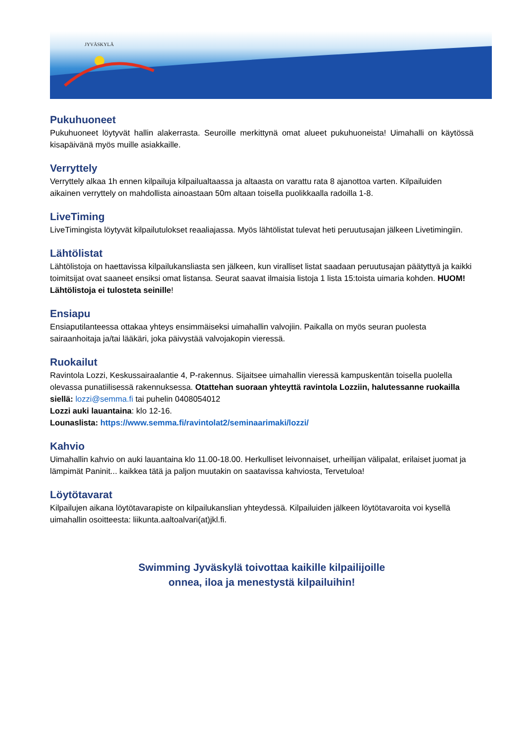JYVÄSKYLÄ
Pukuhuoneet
Pukuhuoneet löytyvät hallin alakerrasta. Seuroille merkittynä omat alueet pukuhuoneista! Uimahalli on käytössä kisapäivänä myös muille asiakkaille.
Verryttely
Verryttely alkaa 1h ennen kilpailuja kilpailualtaassa ja altaasta on varattu rata 8 ajanottoa varten. Kilpailuiden aikainen verryttely on mahdollista ainoastaan 50m altaan toisella puolikkaalla radoilla 1-8.
LiveTiming
LiveTimingista löytyvät kilpailutulokset reaaliajassa. Myös lähtölistat tulevat heti peruutusajan jälkeen Livetimingiin.
Lähtölistat
Lähtölistoja on haettavissa kilpailukansliasta sen jälkeen, kun viralliset listat saadaan peruutusajan päätyttyä ja kaikki toimitsijat ovat saaneet ensiksi omat listansa. Seurat saavat ilmaisia listoja 1 lista 15:toista uimaria kohden. HUOM! Lähtölistoja ei tulosteta seinille!
Ensiapu
Ensiaputilanteessa ottakaa yhteys ensimmäiseksi uimahallin valvojiin. Paikalla on myös seuran puolesta sairaanhoitaja ja/tai lääkäri, joka päivystää valvojakopin vieressä.
Ruokailut
Ravintola Lozzi, Keskussairaalantie 4, P-rakennus. Sijaitsee uimahallin vieressä kampuskentän toisella puolella olevassa punatiilisessä rakennuksessa. Otattehan suoraan yhteyttä ravintola Lozziin, halutessanne ruokailla siellä: lozzi@semma.fi tai puhelin 0408054012
Lozzi auki lauantaina: klo 12-16.
Lounaslista: https://www.semma.fi/ravintolat2/seminaarimaki/lozzi/
Kahvio
Uimahallin kahvio on auki lauantaina klo 11.00-18.00. Herkulliset leivonnaiset, urheilijan välipalat, erilaiset juomat ja lämpimät Paninit... kaikkea tätä ja paljon muutakin on saatavissa kahviosta, Tervetuloa!
Löytötavarat
Kilpailujen aikana löytötavarapiste on kilpailukanslian yhteydessä. Kilpailuiden jälkeen löytötavaroita voi kysellä uimahallin osoitteesta: liikunta.aaltoalvari(at)jkl.fi.
Swimming Jyväskylä toivottaa kaikille kilpailijoille
onnea, iloa ja menestystä kilpailuihin!